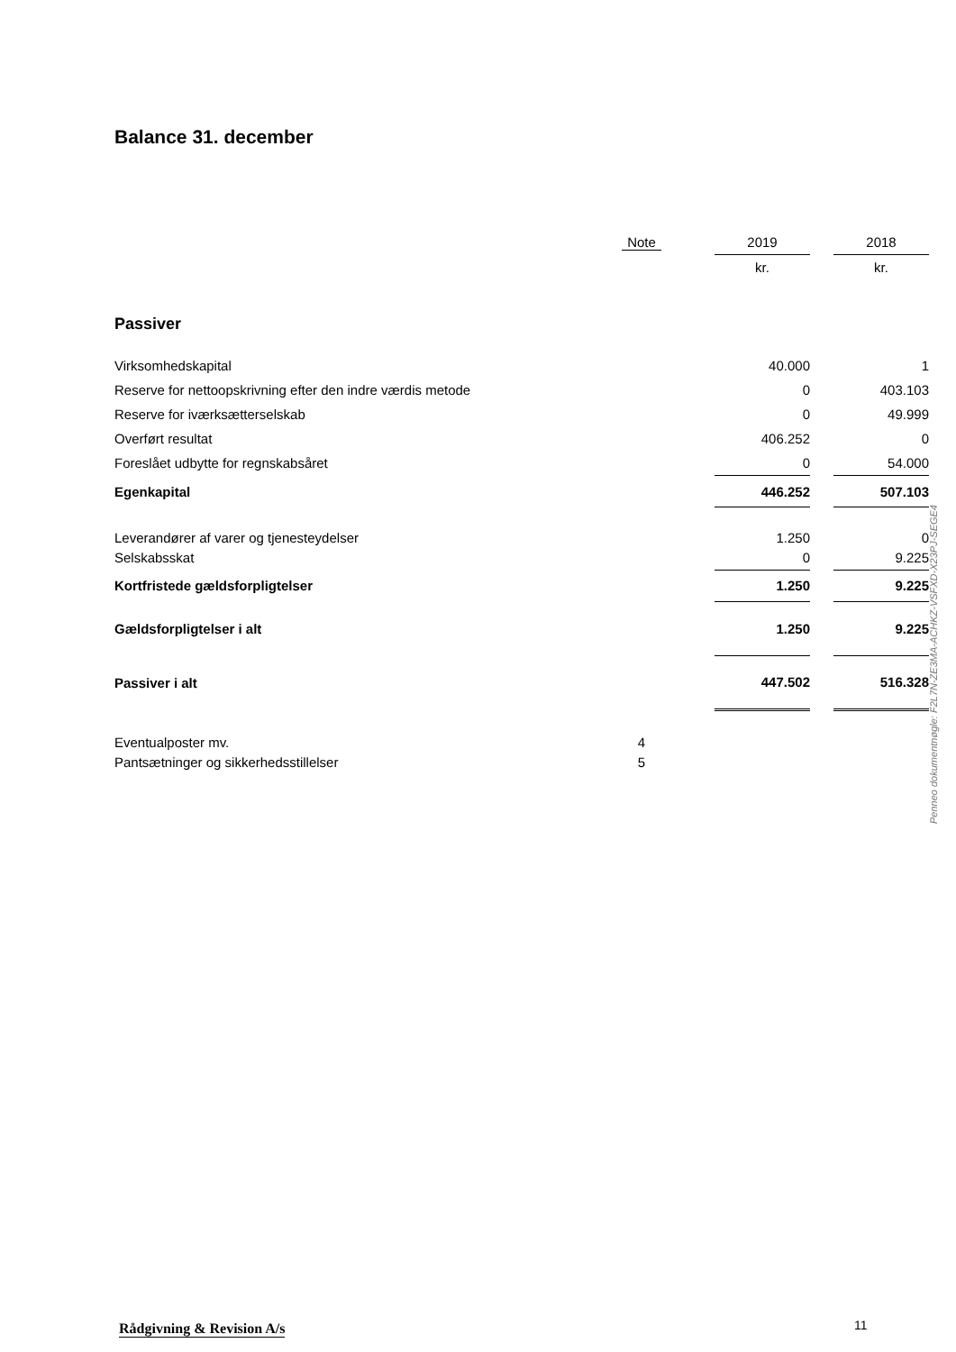Balance 31. december
| | Note | | 2019 | | 2018 |
| --- | --- | --- | --- | --- | --- |
| | | | kr. | | kr. |
| Passiver | | | | | |
| Virksomhedskapital | | | 40.000 | | 1 |
| Reserve for nettoopskrivning efter den indre værdis metode | | | 0 | | 403.103 |
| Reserve for iværksætterselskab | | | 0 | | 49.999 |
| Overført resultat | | | 406.252 | | 0 |
| Foreslået udbytte for regnskabsåret | | | 0 | | 54.000 |
| Egenkapital | | | 446.252 | | 507.103 |
| Leverandører af varer og tjenesteydelser | | | 1.250 | | 0 |
| Selskabsskat | | | 0 | | 9.225 |
| Kortfristede gældsforpligtelser | | | 1.250 | | 9.225 |
| Gældsforpligtelser i alt | | | 1.250 | | 9.225 |
| Passiver i alt | | | 447.502 | | 516.328 |
| Eventualposter mv. | 4 | | | | |
| Pantsætninger og sikkerhedsstillelser | 5 | | | | |
Penneo dokumentnøgle: F2L7N-ZE3MA-ACHKZ-VSFXD-X23PJ-SEGE4
Rådgivning & Revision A/s 11